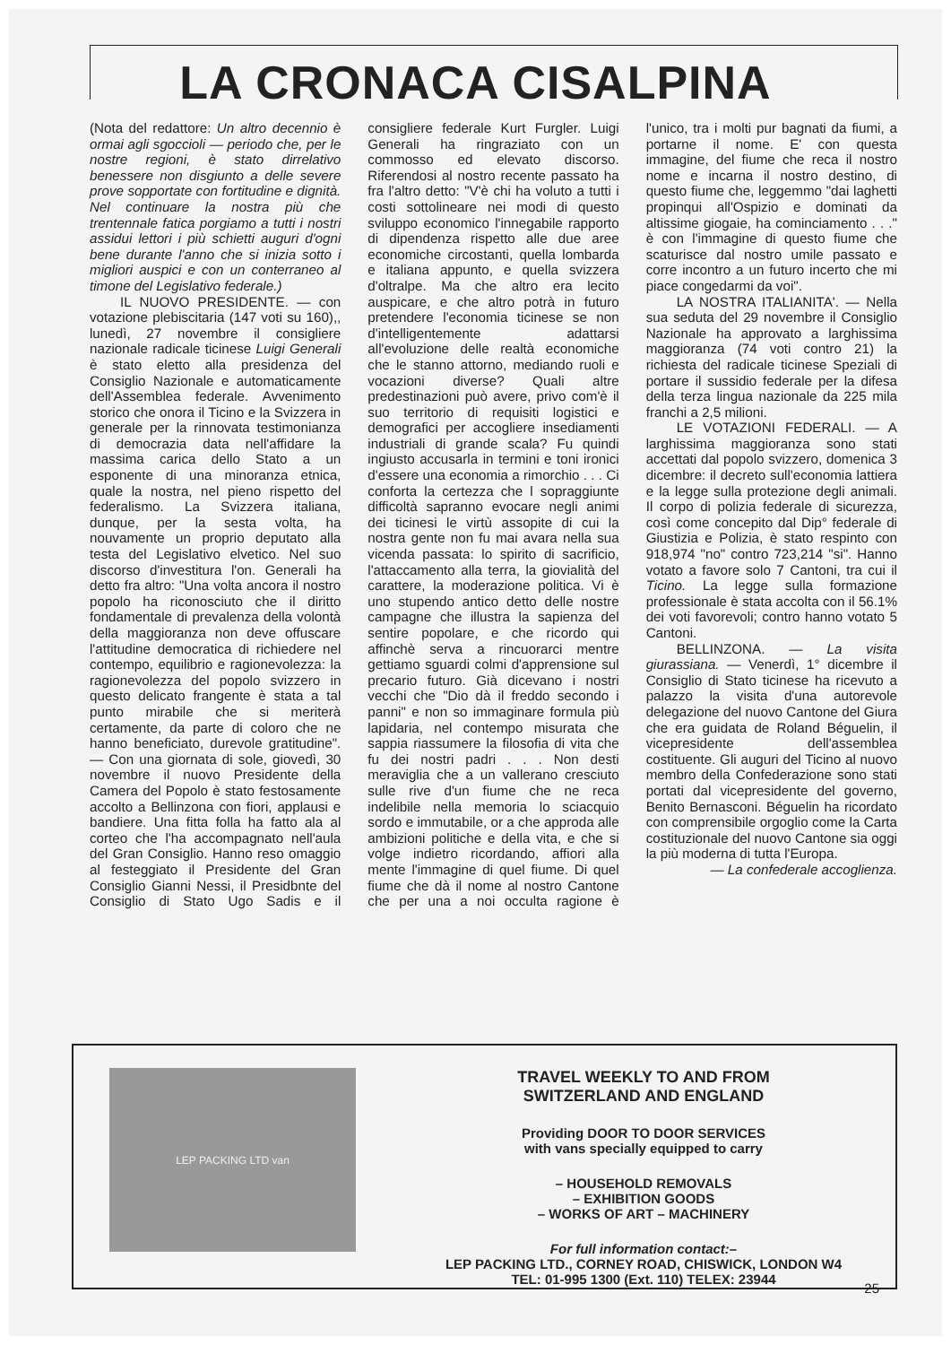LA CRONACA CISALPINA
(Nota del redattore: Un altro decennio è ormai agli sgoccioli — periodo che, per le nostre regioni, è stato dirrelativo benessere non disgiunto a delle severe prove sopportate con fortitudine e dignità. Nel continuare la nostra più che trentennale fatica porgiamo a tutti i nostri assidui lettori i più schietti auguri d'ogni bene durante l'anno che si inizia sotto i migliori auspici e con un conterraneo al timone del Legislativo federale.)
IL NUOVO PRESIDENTE. — con votazione plebiscitaria (147 voti su 160),, lunedì, 27 novembre il consigliere nazionale radicale ticinese Luigi Generali è stato eletto alla presidenza del Consiglio Nazionale e automaticamente dell'Assemblea federale. Avvenimento storico che onora il Ticino e la Svizzera in generale per la rinnovata testimonianza di democrazia data nell'affidare la massima carica dello Stato a un esponente di una minoranza etnica, quale la nostra, nel pieno rispetto del federalismo. La Svizzera italiana, dunque, per la sesta volta, ha nouvamente un proprio deputato alla testa del Legislativo elvetico. Nel suo discorso d'investitura l'on. Generali ha detto fra altro: "Una volta ancora il nostro popolo ha riconosciuto che il diritto fondamentale di prevalenza della volontà della maggioranza non deve offuscare l'attitudine democratica di richiedere nel contempo, equilibrio e ragionevolezza: la ragionevolezza del popolo svizzero in questo delicato frangente è stata a tal punto mirabile che si meriterà certamente, da parte di coloro che ne hanno beneficiato, durevole gratitudine". — Con una giornata di sole, giovedì, 30 novembre il nuovo Presidente della Camera del Popolo è stato festosamente accolto a Bellinzona con fiori, applausi e bandiere. Una fitta folla ha fatto ala al corteo che l'ha accompagnato nell'aula del Gran Consiglio. Hanno reso omaggio al festeggiato il Presidente del Gran Consiglio Gianni Nessi, il Presidbnte del Consiglio di Stato Ugo Sadis e il consigliere federale Kurt Furgler. Luigi Generali ha ringraziato con un commosso ed elevato discorso. Riferendosi al nostro recente passato ha fra l'altro detto: "V'è chi ha voluto a tutti i costi sottolineare nei modi di questo sviluppo economico l'innegabile rapporto di dipendenza rispetto alle due aree economiche circostanti, quella lombarda e italiana appunto, e quella svizzera d'oltralpe. Ma che altro era lecito auspicare, e che altro potrà in futuro pretendere l'economia ticinese se non d'intelligentemente adattarsi all'evoluzione delle realtà economiche che le stanno attorno, mediando ruoli e vocazioni diverse? Quali altre predestinazioni può avere, privo com'è il suo territorio di requisiti logistici e demografici per accogliere insediamenti industriali di grande scala? Fu quindi ingiusto accusarla in termini e toni ironici d'essere una economia a rimorchio . . . Ci conforta la certezza che l sopraggiunte difficoltà sapranno evocare negli animi dei ticinesi le virtù assopite di cui la nostra gente non fu mai avara nella sua vicenda passata: lo spirito di sacrificio, l'attaccamento alla terra, la giovialità del carattere, la moderazione politica. Vi è uno stupendo antico detto delle nostre campagne che illustra la sapienza del sentire popolare, e che ricordo qui affinchè serva a rincuorarci mentre gettiamo sguardi colmi d'apprensione sul precario futuro. Già dicevano i nostri vecchi che "Dio dà il freddo secondo i panni" e non so immaginare formula più lapidaria, nel contempo misurata che sappia riassumere la filosofia di vita che fu dei nostri padri . . . Non desti meraviglia che a un vallerano cresciuto sulle rive d'un fiume che ne reca indelibile nella memoria lo sciacquio sordo e immutabile, or a che approda alle ambizioni politiche e della vita, e che si volge indietro ricordando, affiori alla mente l'immagine di quel fiume. Di quel fiume che dà il nome al nostro Cantone che per una a noi occulta ragione è l'unico, tra i molti pur bagnati da fiumi, a portarne il nome. E' con questa immagine, del fiume che reca il nostro nome e incarna il nostro destino, di questo fiume che, leggemmo "dai laghetti propinqui all'Ospizio e dominati da altissime giogaie, ha cominciamento . . ." è con l'immagine di questo fiume che scaturisce dal nostro umile passato e corre incontro a un futuro incerto che mi piace congedarmi da voi".
LA NOSTRA ITALIANITA'. — Nella sua seduta del 29 novembre il Consiglio Nazionale ha approvato a larghissima maggioranza (74 voti contro 21) la richiesta del radicale ticinese Speziali di portare il sussidio federale per la difesa della terza lingua nazionale da 225 mila franchi a 2,5 milioni.
LE VOTAZIONI FEDERALI. — A larghissima maggioranza sono stati accettati dal popolo svizzero, domenica 3 dicembre: il decreto sull'economia lattiera e la legge sulla protezione degli animali. Il corpo di polizia federale di sicurezza, così come concepito dal Dip° federale di Giustizia e Polizia, è stato respinto con 918,974 "no" contro 723,214 "si". Hanno votato a favore solo 7 Cantoni, tra cui il Ticino. La legge sulla formazione professionale è stata accolta con il 56.1% dei voti favorevoli; contro hanno votato 5 Cantoni.
BELLINZONA. — La visita giurassiana. — Venerdì, 1° dicembre il Consiglio di Stato ticinese ha ricevuto a palazzo la visita d'una autorevole delegazione del nuovo Cantone del Giura che era guidata de Roland Béguelin, il vicepresidente dell'assemblea costituente. Gli auguri del Ticino al nuovo membro della Confederazione sono stati portati dal vicepresidente del governo, Benito Bernasconi. Béguelin ha ricordato con comprensibile orgoglio come la Carta costituzionale del nuovo Cantone sia oggi la più moderna di tutta l'Europa.
— La confederale accoglienza.
LEP PACKING LTD van
TRAVEL WEEKLY TO AND FROM
SWITZERLAND AND ENGLAND
Providing DOOR TO DOOR SERVICES
with vans specially equipped to carry
– HOUSEHOLD REMOVALS
– EXHIBITION GOODS
– WORKS OF ART – MACHINERY
For full information contact:–
LEP PACKING LTD., CORNEY ROAD, CHISWICK, LONDON W4
TEL: 01-995 1300 (Ext. 110) TELEX: 23944
25